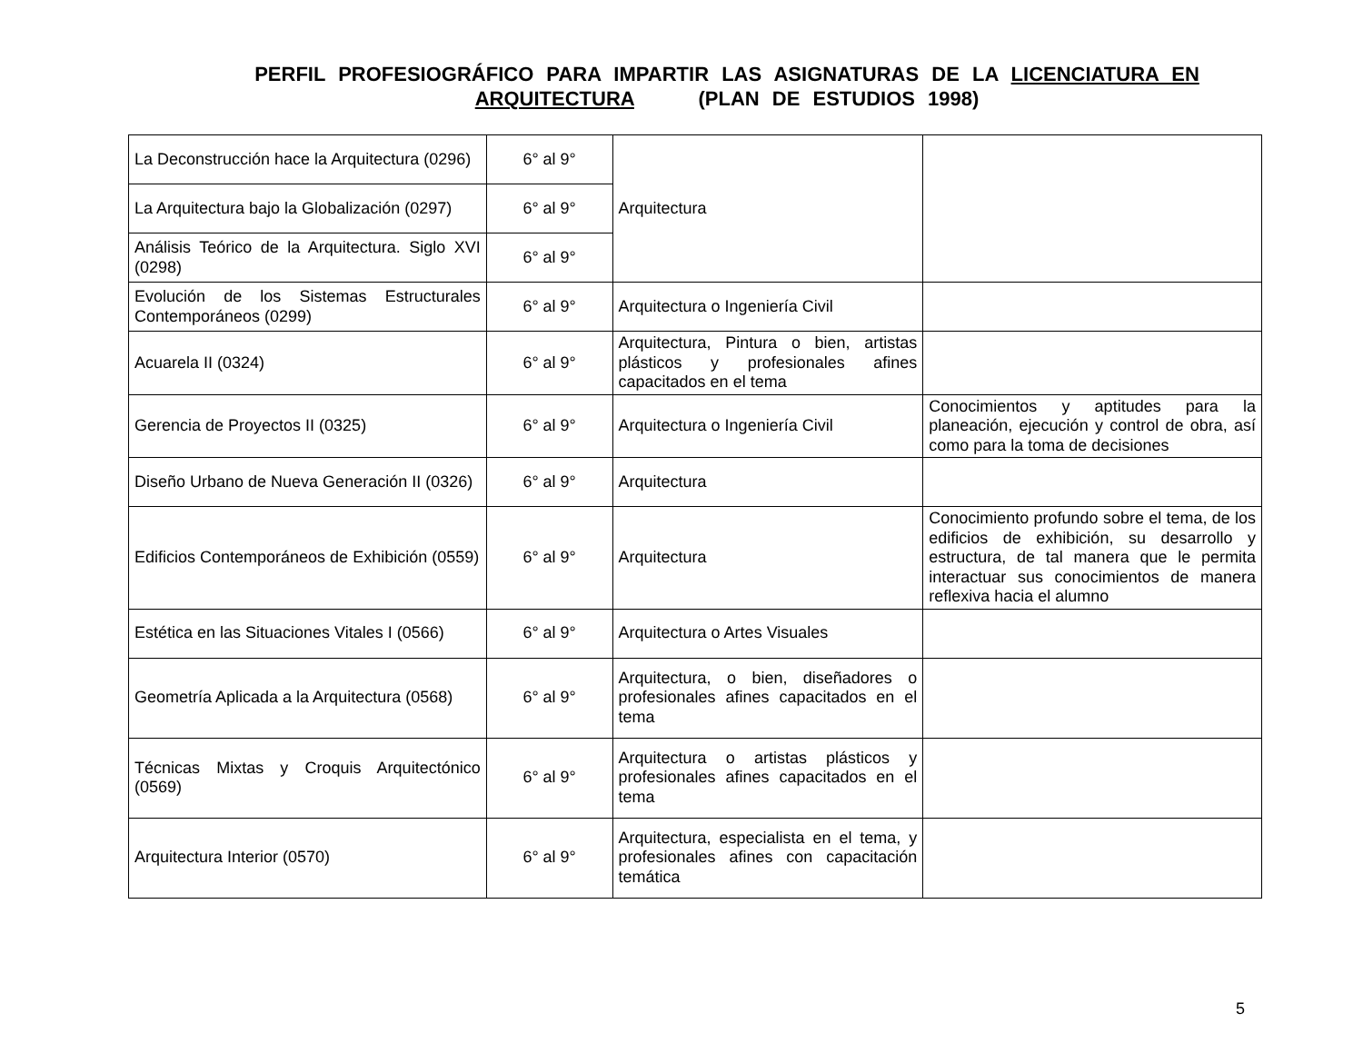PERFIL PROFESIOGRÁFICO PARA IMPARTIR LAS ASIGNATURAS DE LA LICENCIATURA EN ARQUITECTURA (PLAN DE ESTUDIOS 1998)
| La Deconstrucción hace la Arquitectura (0296) | 6° al 9° | Arquitectura | |
| La Arquitectura bajo la Globalización (0297) | 6° al 9° | | |
| Análisis Teórico de la Arquitectura. Siglo XVI (0298) | 6° al 9° | | |
| Evolución de los Sistemas Estructurales Contemporáneos (0299) | 6° al 9° | Arquitectura o Ingeniería Civil | |
| Acuarela II (0324) | 6° al 9° | Arquitectura, Pintura o bien, artistas plásticos y profesionales afines capacitados en el tema | |
| Gerencia de Proyectos II (0325) | 6° al 9° | Arquitectura o Ingeniería Civil | Conocimientos y aptitudes para la planeación, ejecución y control de obra, así como para la toma de decisiones |
| Diseño Urbano de Nueva Generación II (0326) | 6° al 9° | Arquitectura | |
| Edificios Contemporáneos de Exhibición (0559) | 6° al 9° | Arquitectura | Conocimiento profundo sobre el tema, de los edificios de exhibición, su desarrollo y estructura, de tal manera que le permita interactuar sus conocimientos de manera reflexiva hacia el alumno |
| Estética en las Situaciones Vitales I (0566) | 6° al 9° | Arquitectura o Artes Visuales | |
| Geometría Aplicada a la Arquitectura (0568) | 6° al 9° | Arquitectura, o bien, diseñadores o profesionales afines capacitados en el tema | |
| Técnicas Mixtas y Croquis Arquitectónico (0569) | 6° al 9° | Arquitectura o artistas plásticos y profesionales afines capacitados en el tema | |
| Arquitectura Interior (0570) | 6° al 9° | Arquitectura, especialista en el tema, y profesionales afines con capacitación temática | |
5